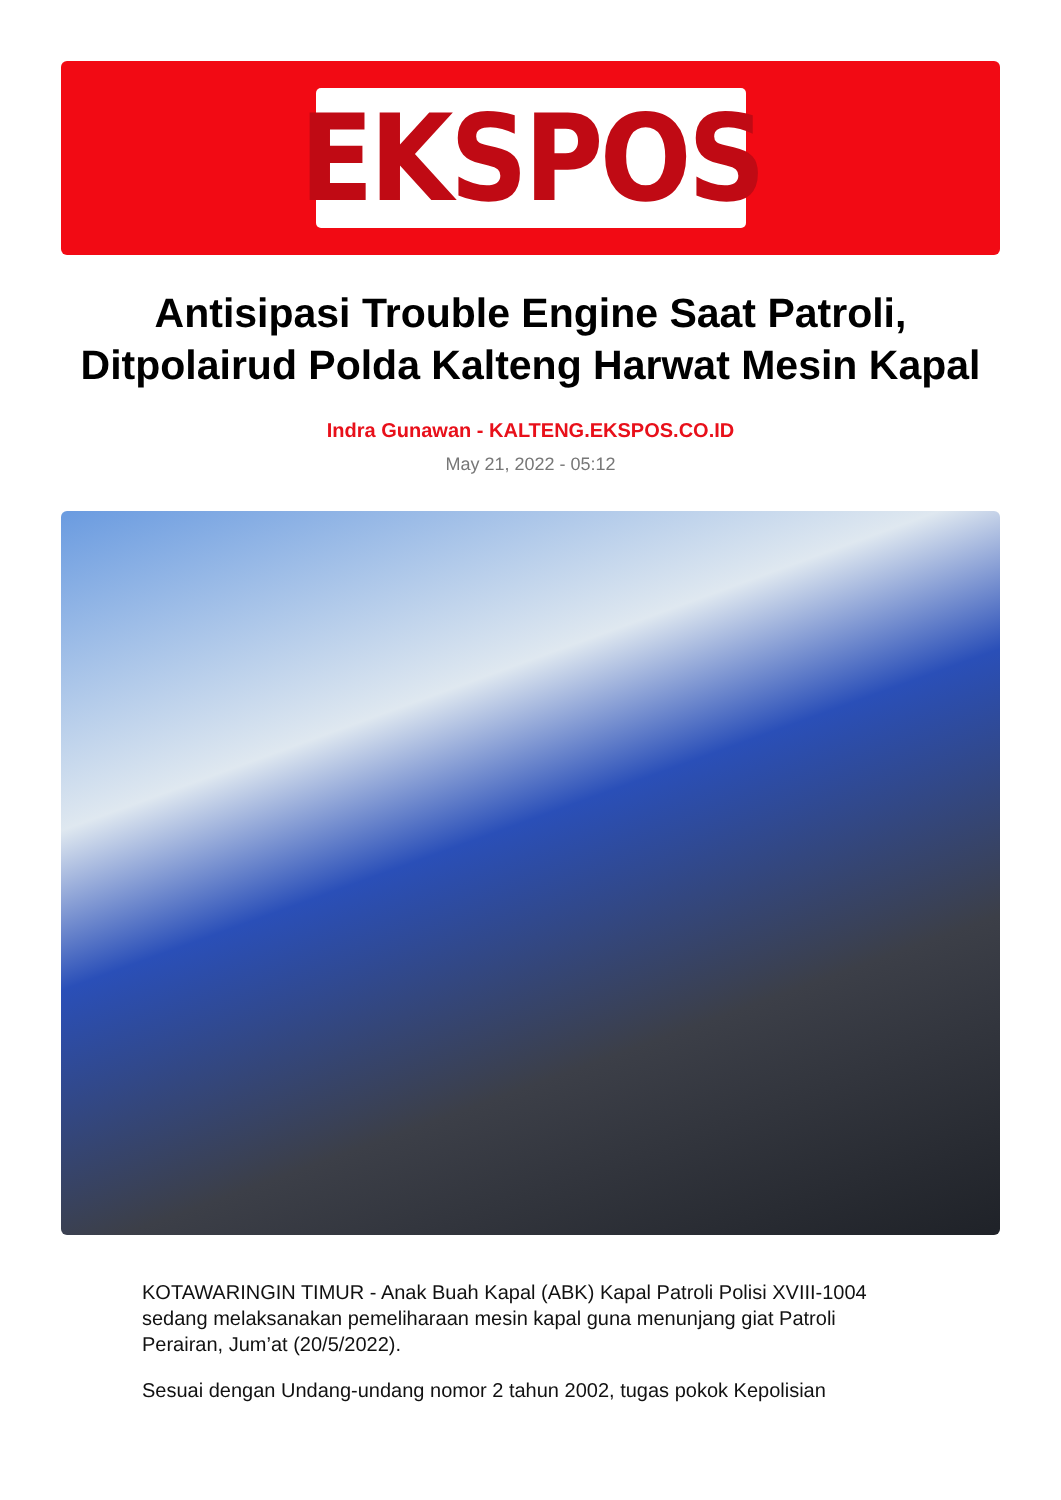EKSPOS
Antisipasi Trouble Engine Saat Patroli, Ditpolairud Polda Kalteng Harwat Mesin Kapal
Indra Gunawan - KALTENG.EKSPOS.CO.ID
May 21, 2022 - 05:12
KOTAWARINGIN TIMUR - Anak Buah Kapal (ABK) Kapal Patroli Polisi XVIII-1004 sedang melaksanakan pemeliharaan mesin kapal guna menunjang giat Patroli Perairan, Jum’at (20/5/2022).
Sesuai dengan Undang-undang nomor 2 tahun 2002, tugas pokok Kepolisian